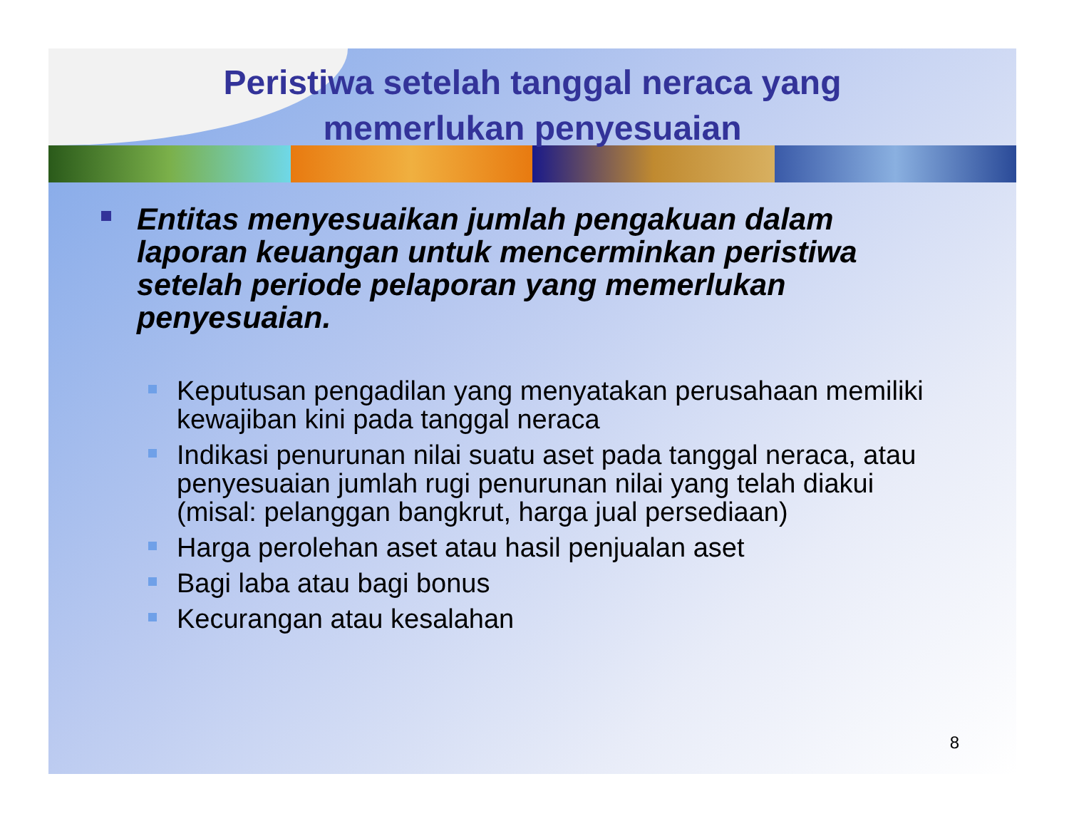Peristiwa setelah tanggal neraca yang
memerlukan penyesuaian
Entitas menyesuaikan jumlah pengakuan dalam laporan keuangan untuk mencerminkan peristiwa setelah periode pelaporan yang memerlukan penyesuaian.
Keputusan pengadilan yang menyatakan perusahaan memiliki kewajiban kini pada tanggal neraca
Indikasi penurunan nilai suatu aset pada tanggal neraca, atau penyesuaian jumlah rugi penurunan nilai yang telah diakui (misal: pelanggan bangkrut, harga jual persediaan)
Harga perolehan aset atau hasil penjualan aset
Bagi laba atau bagi bonus
Kecurangan atau kesalahan
8